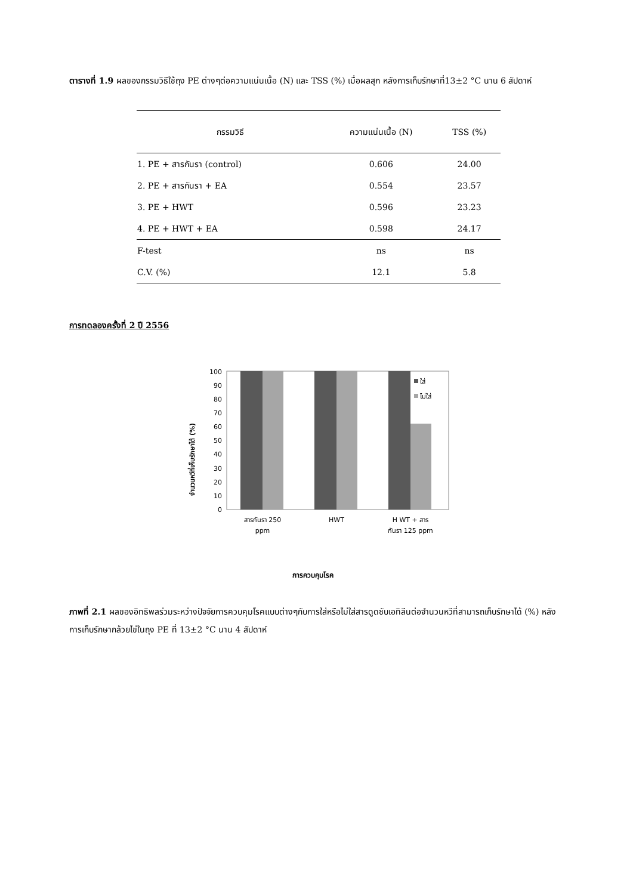ตารางที่ 1.9 ผลของกรรมวิธีใช้ถุง PE ต่างๆต่อความแน่นเนื้อ (N) และ TSS (%) เมื่อผลสุก หลังการเก็บรักษาที่13±2 °C นาน 6 สัปดาห์
| กรรมวิธี | ความแน่นเนื้อ (N) | TSS (%) |
| --- | --- | --- |
| 1. PE + สารกันรา (control) | 0.606 | 24.00 |
| 2. PE + สารกันรา + EA | 0.554 | 23.57 |
| 3. PE + HWT | 0.596 | 23.23 |
| 4. PE + HWT + EA | 0.598 | 24.17 |
| F-test | ns | ns |
| C.V. (%) | 12.1 | 5.8 |
การทดลองครั้งที่ 2 ปี 2556
จำนวนหวีที่เก็บรักษาได้ (%)
0
10
20
30
40
50
60
70
80
90
100
ใส่
ไม่ใส่
สารกันรา 250
ppm
HWT
H WT + สาร
กันรา 125 ppm
การควบคุมโรค
ภาพที่ 2.1 ผลของอิทธิพลร่วมระหว่างปัจจัยการควบคุมโรคแบบต่างๆกับการใส่หรือไม่ใส่สารดูดซับเอทิลีนต่อจำนวนหวีที่สามารถเก็บรักษาได้ (%) หลังการเก็บรักษากล้วยไข่ในถุง PE ที่ 13±2 °C นาน 4 สัปดาห์